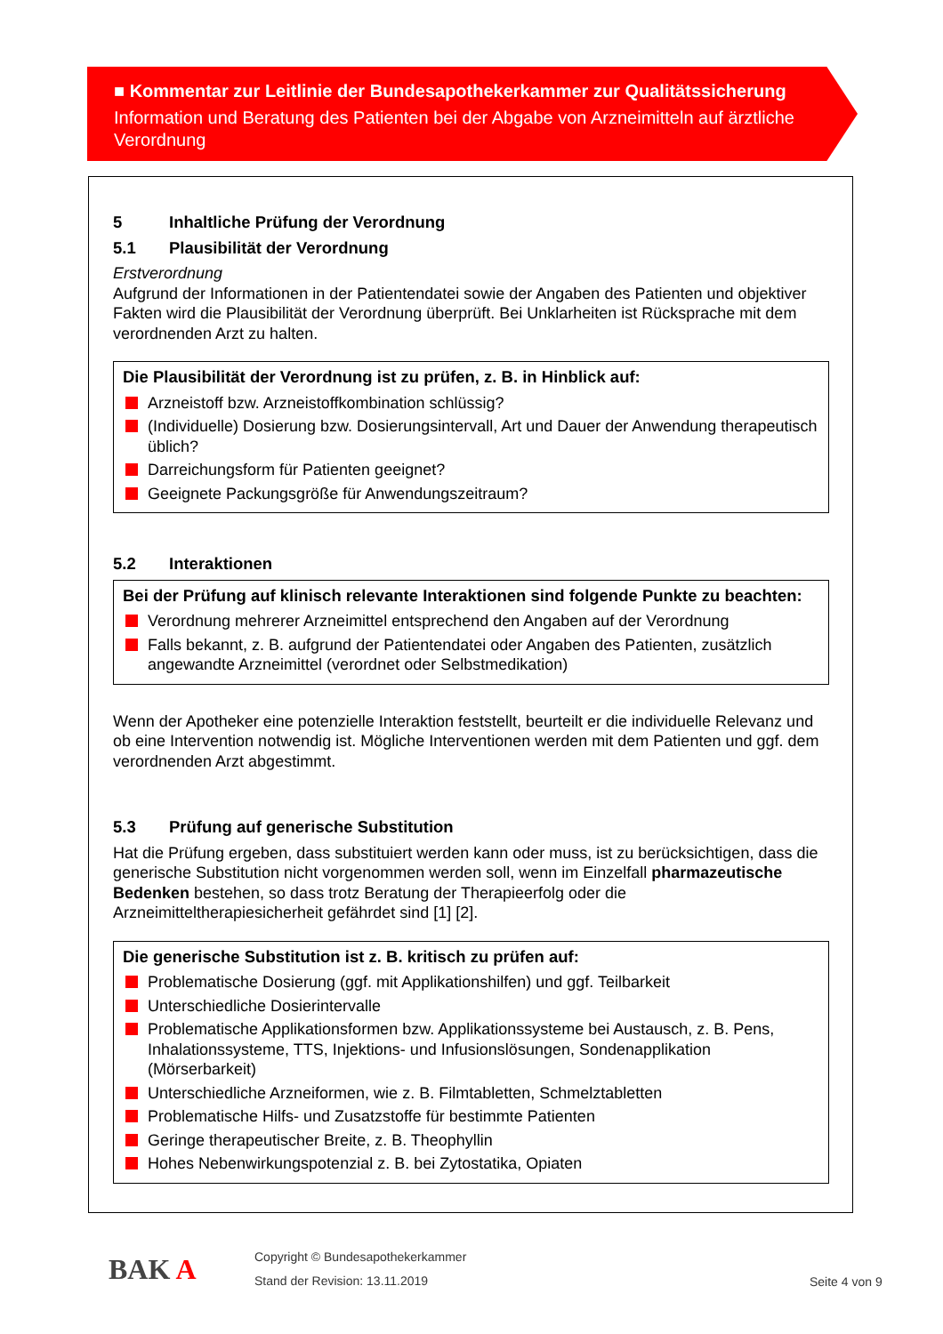■ Kommentar zur Leitlinie der Bundesapothekerkammer zur Qualitätssicherung
Information und Beratung des Patienten bei der Abgabe von Arzneimitteln auf ärztliche Verordnung
5 Inhaltliche Prüfung der Verordnung
5.1 Plausibilität der Verordnung
Erstverordnung
Aufgrund der Informationen in der Patientendatei sowie der Angaben des Patienten und objektiver Fakten wird die Plausibilität der Verordnung überprüft. Bei Unklarheiten ist Rücksprache mit dem verordnenden Arzt zu halten.
Die Plausibilität der Verordnung ist zu prüfen, z. B. in Hinblick auf:
Arzneistoff bzw. Arzneistoffkombination schlüssig?
(Individuelle) Dosierung bzw. Dosierungsintervall, Art und Dauer der Anwendung therapeutisch üblich?
Darreichungsform für Patienten geeignet?
Geeignete Packungsgröße für Anwendungszeitraum?
5.2 Interaktionen
Bei der Prüfung auf klinisch relevante Interaktionen sind folgende Punkte zu beachten:
Verordnung mehrerer Arzneimittel entsprechend den Angaben auf der Verordnung
Falls bekannt, z. B. aufgrund der Patientendatei oder Angaben des Patienten, zusätzlich angewandte Arzneimittel (verordnet oder Selbstmedikation)
Wenn der Apotheker eine potenzielle Interaktion feststellt, beurteilt er die individuelle Relevanz und ob eine Intervention notwendig ist. Mögliche Interventionen werden mit dem Patienten und ggf. dem verordnenden Arzt abgestimmt.
5.3 Prüfung auf generische Substitution
Hat die Prüfung ergeben, dass substituiert werden kann oder muss, ist zu berücksichtigen, dass die generische Substitution nicht vorgenommen werden soll, wenn im Einzelfall pharmazeutische Bedenken bestehen, so dass trotz Beratung der Therapieerfolg oder die Arzneimitteltherapiesicherheit gefährdet sind [1] [2].
Die generische Substitution ist z. B. kritisch zu prüfen auf:
Problematische Dosierung (ggf. mit Applikationshilfen) und ggf. Teilbarkeit
Unterschiedliche Dosierintervalle
Problematische Applikationsformen bzw. Applikationssysteme bei Austausch, z. B. Pens, Inhalationssysteme, TTS, Injektions- und Infusionslösungen, Sondenapplikation (Mörserbarkeit)
Unterschiedliche Arzneiformen, wie z. B. Filmtabletten, Schmelztabletten
Problematische Hilfs- und Zusatzstoffe für bestimmte Patienten
Geringe therapeutischer Breite, z. B. Theophyllin
Hohes Nebenwirkungspotenzial z. B. bei Zytostatika, Opiaten
BAK A
Copyright © Bundesapothekerkammer
Stand der Revision: 13.11.2019
Seite 4 von 9